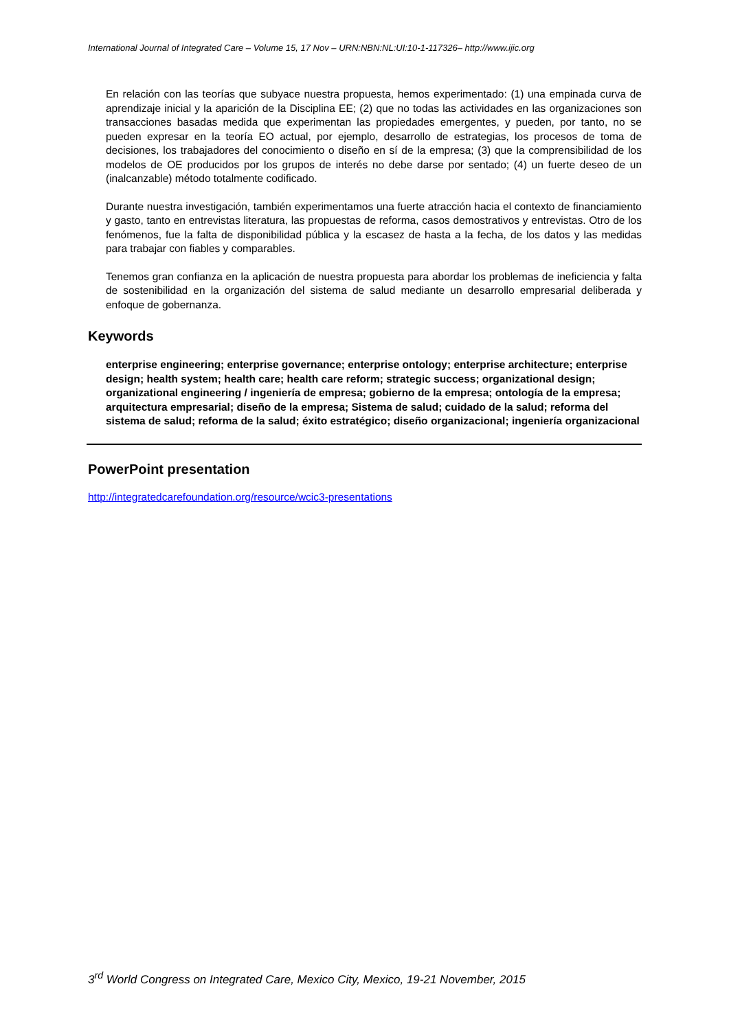International Journal of Integrated Care – Volume 15, 17 Nov – URN:NBN:NL:UI:10-1-117326– http://www.ijic.org
En relación con las teorías que subyace nuestra propuesta, hemos experimentado: (1) una empinada curva de aprendizaje inicial y la aparición de la Disciplina EE; (2) que no todas las actividades en las organizaciones son transacciones basadas medida que experimentan las propiedades emergentes, y pueden, por tanto, no se pueden expresar en la teoría EO actual, por ejemplo, desarrollo de estrategias, los procesos de toma de decisiones, los trabajadores del conocimiento o diseño en sí de la empresa; (3) que la comprensibilidad de los modelos de OE producidos por los grupos de interés no debe darse por sentado; (4) un fuerte deseo de un (inalcanzable) método totalmente codificado.
Durante nuestra investigación, también experimentamos una fuerte atracción hacia el contexto de financiamiento y gasto, tanto en entrevistas literatura, las propuestas de reforma, casos demostrativos y entrevistas. Otro de los fenómenos, fue la falta de disponibilidad pública y la escasez de hasta a la fecha, de los datos y las medidas para trabajar con fiables y comparables.
Tenemos gran confianza en la aplicación de nuestra propuesta para abordar los problemas de ineficiencia y falta de sostenibilidad en la organización del sistema de salud mediante un desarrollo empresarial deliberada y enfoque de gobernanza.
Keywords
enterprise engineering; enterprise governance; enterprise ontology; enterprise architecture; enterprise design; health system; health care; health care reform; strategic success; organizational design; organizational engineering / ingeniería de empresa; gobierno de la empresa; ontología de la empresa; arquitectura empresarial; diseño de la empresa; Sistema de salud; cuidado de la salud; reforma del sistema de salud; reforma de la salud; éxito estratégico; diseño organizacional; ingeniería organizacional
PowerPoint presentation
http://integratedcarefoundation.org/resource/wcic3-presentations
3<sup>rd</sup> World Congress on Integrated Care, Mexico City, Mexico, 19-21 November, 2015